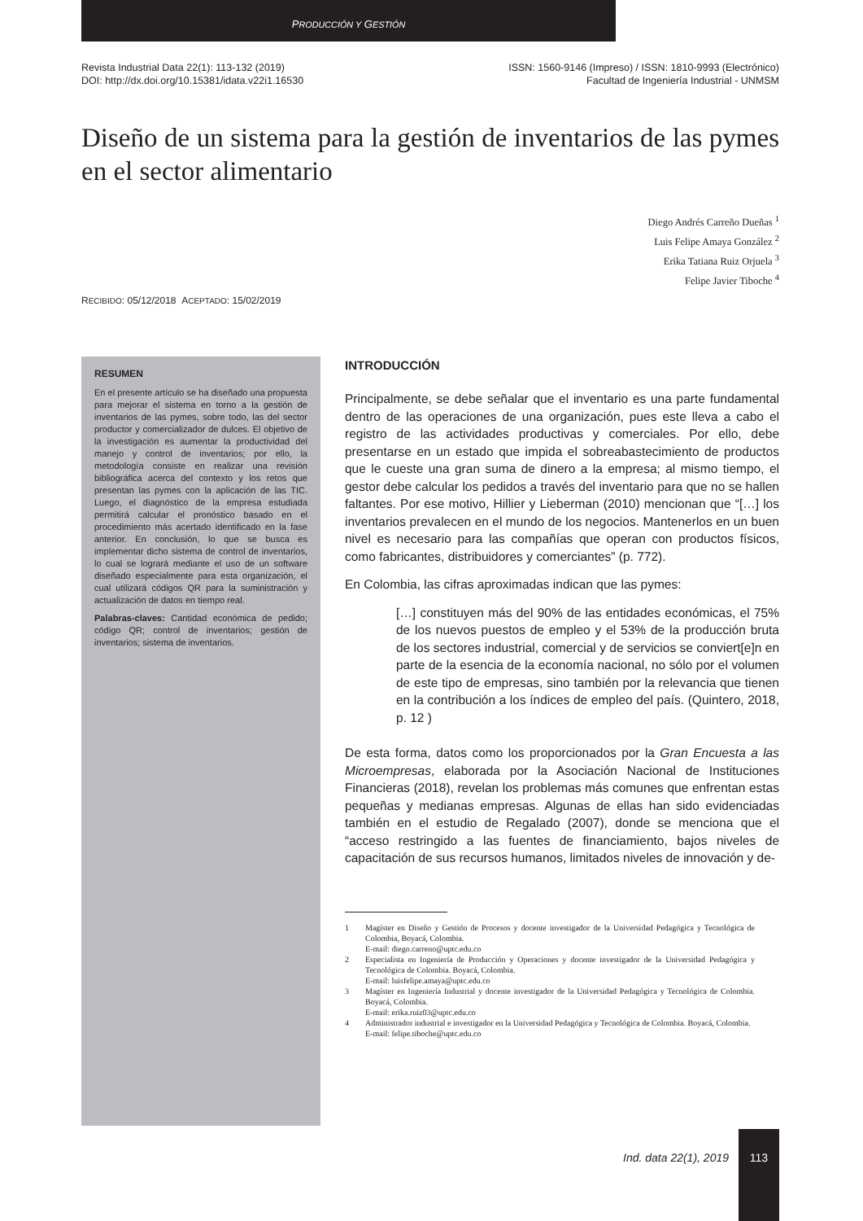PRODUCCIÓN Y GESTIÓN
Revista Industrial Data 22(1): 113-132 (2019)
DOI: http://dx.doi.org/10.15381/idata.v22i1.16530
ISSN: 1560-9146 (Impreso) / ISSN: 1810-9993 (Electrónico)
Facultad de Ingeniería Industrial - UNMSM
Diseño de un sistema para la gestión de inventarios de las pymes en el sector alimentario
Diego Andrés Carreño Dueñas <sup>1</sup>
Luis Felipe Amaya González <sup>2</sup>
Erika Tatiana Ruiz Orjuela <sup>3</sup>
Felipe Javier Tiboche <sup>4</sup>
RECIBIDO: 05/12/2018 ACEPTADO: 15/02/2019
RESUMEN
En el presente artículo se ha diseñado una propuesta para mejorar el sistema en torno a la gestión de inventarios de las pymes, sobre todo, las del sector productor y comercializador de dulces. El objetivo de la investigación es aumentar la productividad del manejo y control de inventarios; por ello, la metodología consiste en realizar una revisión bibliográfica acerca del contexto y los retos que presentan las pymes con la aplicación de las TIC. Luego, el diagnóstico de la empresa estudiada permitirá calcular el pronóstico basado en el procedimiento más acertado identificado en la fase anterior. En conclusión, lo que se busca es implementar dicho sistema de control de inventarios, lo cual se logrará mediante el uso de un software diseñado especialmente para esta organización, el cual utilizará códigos QR para la suministración y actualización de datos en tiempo real.
Palabras-claves: Cantidad económica de pedido; código QR; control de inventarios; gestión de inventarios; sistema de inventarios.
INTRODUCCIÓN
Principalmente, se debe señalar que el inventario es una parte fundamental dentro de las operaciones de una organización, pues este lleva a cabo el registro de las actividades productivas y comerciales. Por ello, debe presentarse en un estado que impida el sobreabastecimiento de productos que le cueste una gran suma de dinero a la empresa; al mismo tiempo, el gestor debe calcular los pedidos a través del inventario para que no se hallen faltantes. Por ese motivo, Hillier y Lieberman (2010) mencionan que “[…] los inventarios prevalecen en el mundo de los negocios. Mantenerlos en un buen nivel es necesario para las compañías que operan con productos físicos, como fabricantes, distribuidores y comerciantes” (p. 772).
En Colombia, las cifras aproximadas indican que las pymes:
[…] constituyen más del 90% de las entidades económicas, el 75% de los nuevos puestos de empleo y el 53% de la producción bruta de los sectores industrial, comercial y de servicios se conviert[e]n en parte de la esencia de la economía nacional, no sólo por el volumen de este tipo de empresas, sino también por la relevancia que tienen en la contribución a los índices de empleo del país. (Quintero, 2018, p. 12 )
De esta forma, datos como los proporcionados por la Gran Encuesta a las Microempresas, elaborada por la Asociación Nacional de Instituciones Financieras (2018), revelan los problemas más comunes que enfrentan estas pequeñas y medianas empresas. Algunas de ellas han sido evidenciadas también en el estudio de Regalado (2007), donde se menciona que el “acceso restringido a las fuentes de financiamiento, bajos niveles de capacitación de sus recursos humanos, limitados niveles de innovación y de-
1 Magíster en Diseño y Gestión de Procesos y docente investigador de la Universidad Pedagógica y Tecnológica de Colombia, Boyacá, Colombia.
E-mail: diego.carreno@uptc.edu.co
2 Especialista en Ingeniería de Producción y Operaciones y docente investigador de la Universidad Pedagógica y Tecnológica de Colombia. Boyacá, Colombia.
E-mail: luisfelipe.amaya@uptc.edu.co
3 Magíster en Ingeniería Industrial y docente investigador de la Universidad Pedagógica y Tecnológica de Colombia. Boyacá, Colombia.
E-mail: erika.ruiz03@uptc.edu.co
4 Administrador industrial e investigador en la Universidad Pedagógica y Tecnológica de Colombia. Boyacá, Colombia.
E-mail: felipe.tiboche@uptc.edu.co
Ind. data 22(1), 2019
113